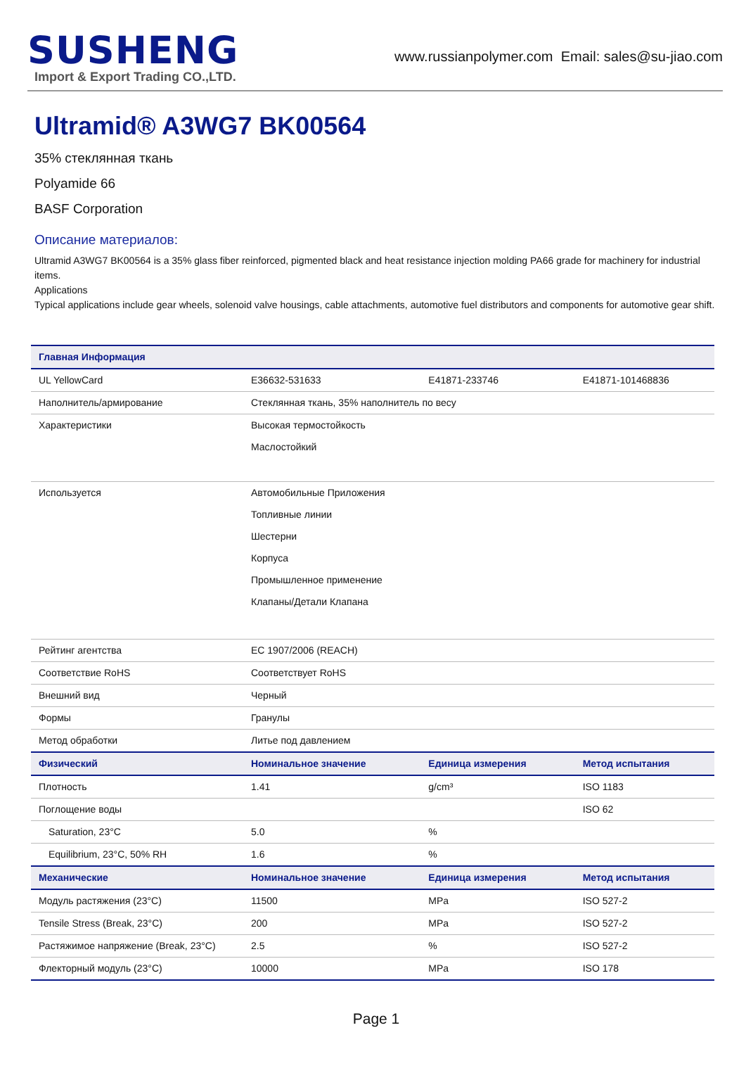SUSHENG
Import & Export Trading CO.,LTD.
www.russianpolymer.com Email: sales@su-jiao.com
Ultramid® A3WG7 BK00564
35% стеклянная ткань
Polyamide 66
BASF Corporation
Описание материалов:
Ultramid A3WG7 BK00564 is a 35% glass fiber reinforced, pigmented black and heat resistance injection molding PA66 grade for machinery for industrial items.
Applications
Typical applications include gear wheels, solenoid valve housings, cable attachments, automotive fuel distributors and components for automotive gear shift.
| Главная Информация | | | |
| --- | --- | --- | --- |
| UL YellowCard | E36632-531633 | E41871-233746 | E41871-101468836 |
| Наполнитель/армирование | Стеклянная ткань, 35% наполнитель по весу | | |
| Характеристики | Высокая термостойкость Маслостойкий | | |
| Используется | Автомобильные Приложения Топливные линии Шестерни Корпуса Промышленное применение Клапаны/Детали Клапана | | |
| Рейтинг агентства | EC 1907/2006 (REACH) | | |
| Соответствие RoHS | Соответствует RoHS | | |
| Внешний вид | Черный | | |
| Формы | Гранулы | | |
| Метод обработки | Литье под давлением | | |
| Физический | Номинальное значение | Единица измерения | Метод испытания |
| Плотность | 1.41 | g/cm³ | ISO 1183 |
| Поглощение воды | | | ISO 62 |
| Saturation, 23°C | 5.0 | % | |
| Equilibrium, 23°C, 50% RH | 1.6 | % | |
| Механические | Номинальное значение | Единица измерения | Метод испытания |
| Модуль растяжения (23°C) | 11500 | MPa | ISO 527-2 |
| Tensile Stress (Break, 23°C) | 200 | MPa | ISO 527-2 |
| Растяжимое напряжение (Break, 23°C) | 2.5 | % | ISO 527-2 |
| Флекторный модуль (23°C) | 10000 | MPa | ISO 178 |
Page 1